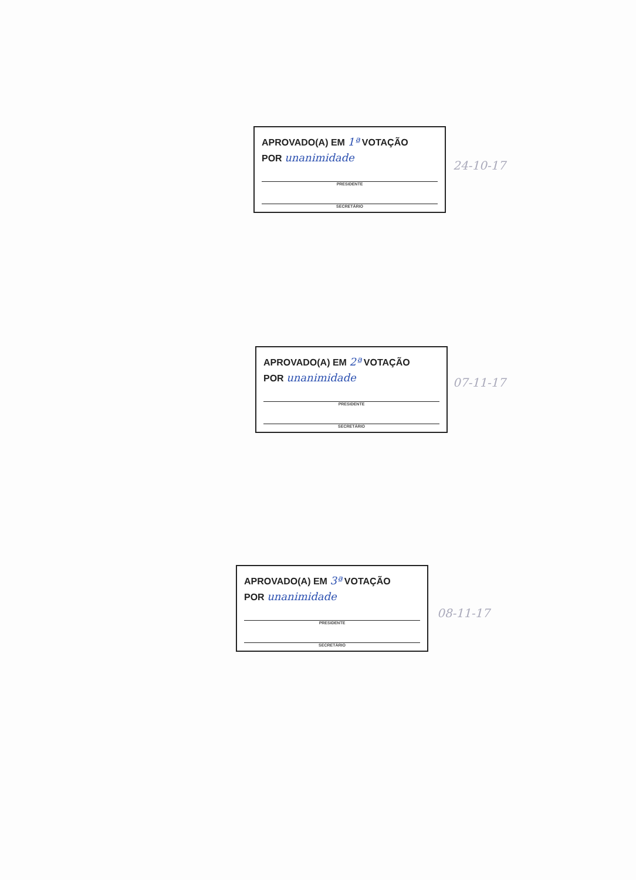APROVADO(A) EM 1ª VOTAÇÃO
POR unanimidade
PRESIDENTE
SECRETÁRIO
24-10-17
APROVADO(A) EM 2ª VOTAÇÃO
POR unanimidade
PRESIDENTE
SECRETÁRIO
07-11-17
APROVADO(A) EM 3ª VOTAÇÃO
POR unanimidade
PRESIDENTE
SECRETÁRIO
08-11-17